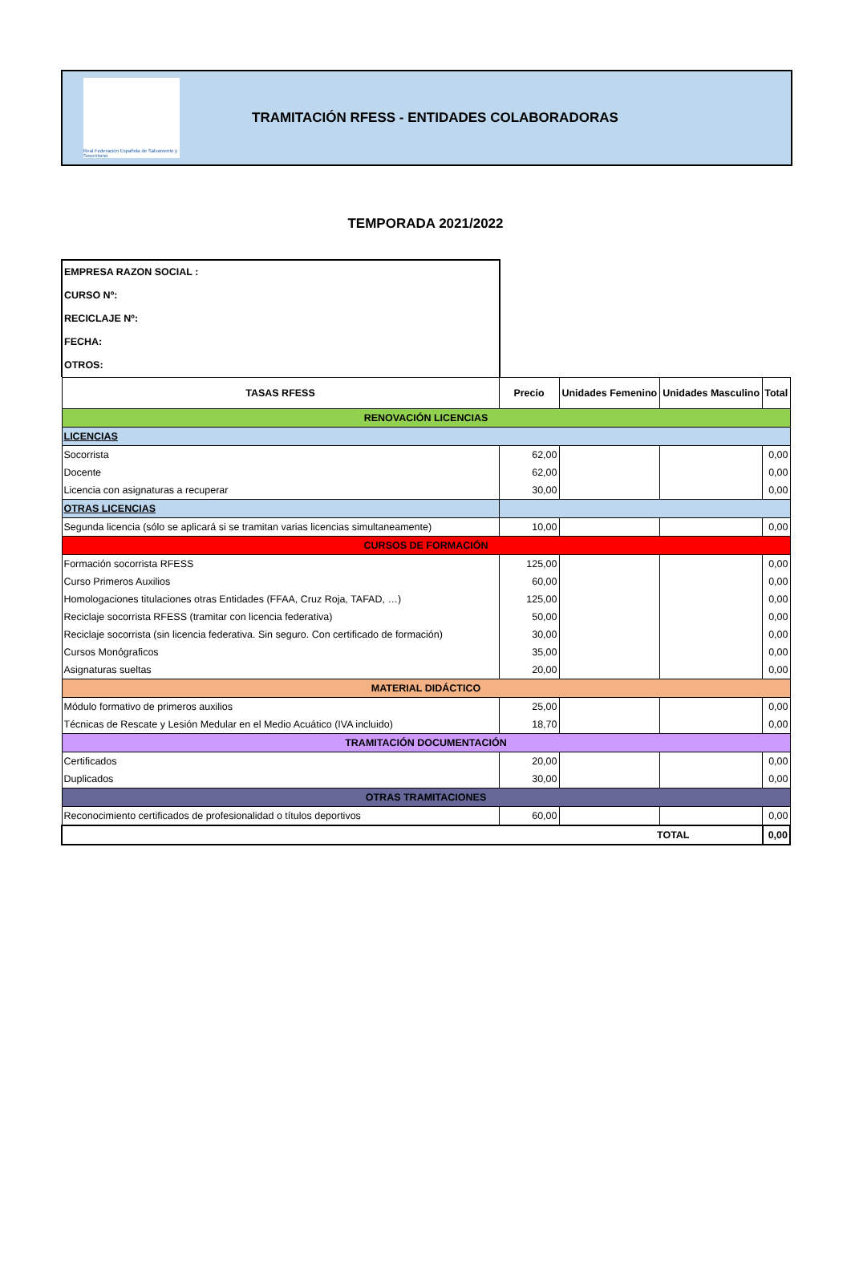Real Federación Española de Salvamento y Socorrismo
TRAMITACIÓN RFESS - ENTIDADES COLABORADORAS
TEMPORADA 2021/2022
EMPRESA RAZON SOCIAL :
CURSO Nº:
RECICLAJE Nº:
FECHA:
OTROS:
| TASAS RFESS | Precio | Unidades Femenino | Unidades Masculino | Total |
| --- | --- | --- | --- | --- |
| RENOVACIÓN LICENCIAS | | | | |
| LICENCIAS | | | | |
| Socorrista | 62,00 | | | 0,00 |
| Docente | 62,00 | | | 0,00 |
| Licencia con asignaturas a recuperar | 30,00 | | | 0,00 |
| OTRAS LICENCIAS | | | | |
| Segunda licencia (sólo se aplicará si se tramitan varias licencias simultaneamente) | 10,00 | | | 0,00 |
| CURSOS DE FORMACIÓN | | | | |
| Formación socorrista RFESS | 125,00 | | | 0,00 |
| Curso Primeros Auxilios | 60,00 | | | 0,00 |
| Homologaciones titulaciones otras Entidades (FFAA, Cruz Roja, TAFAD, …) | 125,00 | | | 0,00 |
| Reciclaje socorrista RFESS (tramitar con licencia federativa) | 50,00 | | | 0,00 |
| Reciclaje socorrista (sin licencia federativa. Sin seguro. Con certificado de formación) | 30,00 | | | 0,00 |
| Cursos Monógraficos | 35,00 | | | 0,00 |
| Asignaturas sueltas | 20,00 | | | 0,00 |
| MATERIAL DIDÁCTICO | | | | |
| Módulo formativo de primeros auxilios | 25,00 | | | 0,00 |
| Técnicas de Rescate y Lesión Medular en el Medio Acuático (IVA incluido) | 18,70 | | | 0,00 |
| TRAMITACIÓN DOCUMENTACIÓN | | | | |
| Certificados | 20,00 | | | 0,00 |
| Duplicados | 30,00 | | | 0,00 |
| OTRAS TRAMITACIONES | | | | |
| Reconocimiento certificados de profesionalidad o títulos deportivos | 60,00 | | | 0,00 |
| TOTAL | | | | 0,00 |